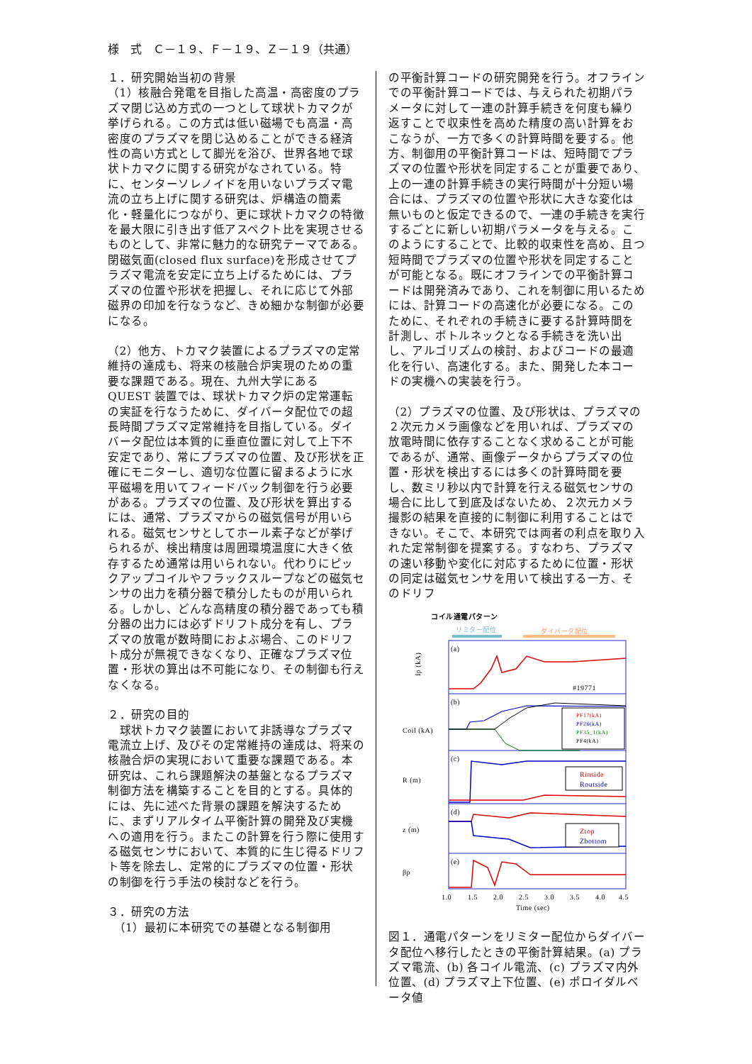様　式　Ｃ－１９、Ｆ－１９、Ｚ－１９（共通）
１．研究開始当初の背景
（1）核融合発電を目指した高温・高密度のプラズマ閉じ込め方式の一つとして球状トカマクが挙げられる。この方式は低い磁場でも高温・高密度のプラズマを閉じ込めることができる経済性の高い方式として脚光を浴び、世界各地で球状トカマクに関する研究がなされている。特に、センターソレノイドを用いないプラズマ電流の立ち上げに関する研究は、炉構造の簡素化・軽量化につながり、更に球状トカマクの特徴を最大限に引き出す低アスペクト比を実現させるものとして、非常に魅力的な研究テーマである。閉磁気面(closed flux surface)を形成させてプラズマ電流を安定に立ち上げるためには、プラズマの位置や形状を把握し、それに応じて外部磁界の印加を行なうなど、きめ細かな制御が必要になる。
（2）他方、トカマク装置によるプラズマの定常維持の達成も、将来の核融合炉実現のための重要な課題である。現在、九州大学にある QUEST 装置では、球状トカマク炉の定常運転の実証を行なうために、ダイバータ配位での超長時間プラズマ定常維持を目指している。ダイバータ配位は本質的に垂直位置に対して上下不安定であり、常にプラズマの位置、及び形状を正確にモニターし、適切な位置に留まるように水平磁場を用いてフィードバック制御を行う必要がある。プラズマの位置、及び形状を算出するには、通常、プラズマからの磁気信号が用いられる。磁気センサとしてホール素子などが挙げられるが、検出精度は周囲環境温度に大きく依存するため通常は用いられない。代わりにピックアップコイルやフラックスループなどの磁気センサの出力を積分器で積分したものが用いられる。しかし、どんな高精度の積分器であっても積分器の出力には必ずドリフト成分を有し、プラズマの放電が数時間におよぶ場合、このドリフト成分が無視できなくなり、正確なプラズマ位置・形状の算出は不可能になり、その制御も行えなくなる。
２．研究の目的
　球状トカマク装置において非誘導なプラズマ電流立上げ、及びその定常維持の達成は、将来の核融合炉の実現において重要な課題である。本研究は、これら課題解決の基盤となるプラズマ制御方法を構築することを目的とする。具体的には、先に述べた背景の課題を解決するために、まずリアルタイム平衡計算の開発及び実機への適用を行う。またこの計算を行う際に使用する磁気センサにおいて、本質的に生じ得るドリフト等を除去し、定常的にプラズマの位置・形状の制御を行う手法の検討などを行う。
３．研究の方法
　（1）最初に本研究での基礎となる制御用
の平衡計算コードの研究開発を行う。オフラインでの平衡計算コードでは、与えられた初期パラメータに対して一連の計算手続きを何度も繰り返すことで収束性を高めた精度の高い計算をおこなうが、一方で多くの計算時間を要する。他方、制御用の平衡計算コードは、短時間でプラズマの位置や形状を同定することが重要であり、上の一連の計算手続きの実行時間が十分短い場合には、プラズマの位置や形状に大きな変化は無いものと仮定できるので、一連の手続きを実行するごとに新しい初期パラメータを与える。このようにすることで、比較的収束性を高め、且つ短時間でプラズマの位置や形状を同定することが可能となる。既にオフラインでの平衡計算コードは開発済みであり、これを制御に用いるためには、計算コードの高速化が必要になる。このために、それぞれの手続きに要する計算時間を計測し、ボトルネックとなる手続きを洗い出し、アルゴリズムの検討、およびコードの最適化を行い、高速化する。また、開発した本コードの実機への実装を行う。
（2）プラズマの位置、及び形状は、プラズマの２次元カメラ画像などを用いれば、プラズマの放電時間に依存することなく求めることが可能であるが、通常、画像データからプラズマの位置・形状を検出するには多くの計算時間を要し、数ミリ秒以内で計算を行える磁気センサの場合に比して到底及ばないため、２次元カメラ撮影の結果を直接的に制御に利用することはできない。そこで、本研究では両者の利点を取り入れた定常制御を提案する。すなわち、プラズマの速い移動や変化に対応するために位置・形状の同定は磁気センサを用いて検出する一方、そのドリフ
コイル通電パターン
リミター配位
ダイバータ配位
(a)
(b)
(c)
(d)
(e)
#19771
Ip (kA)
PF17(kA)
PF26(kA)
PF35_1(kA)
PF4(kA)
Coil (kA)
Rinside
Routside
R (m)
Ztop
Zbottom
z (m)
βp
1.0
1.5
2.0
2.5
3.0
3.5
4.0
4.5
Time (sec)
図１．通電パターンをリミター配位からダイバータ配位へ移行したときの平衡計算結果。(a) プラズマ電流、(b) 各コイル電流、(c) プラズマ内外位置、(d) プラズマ上下位置、(e) ポロイダルベータ値